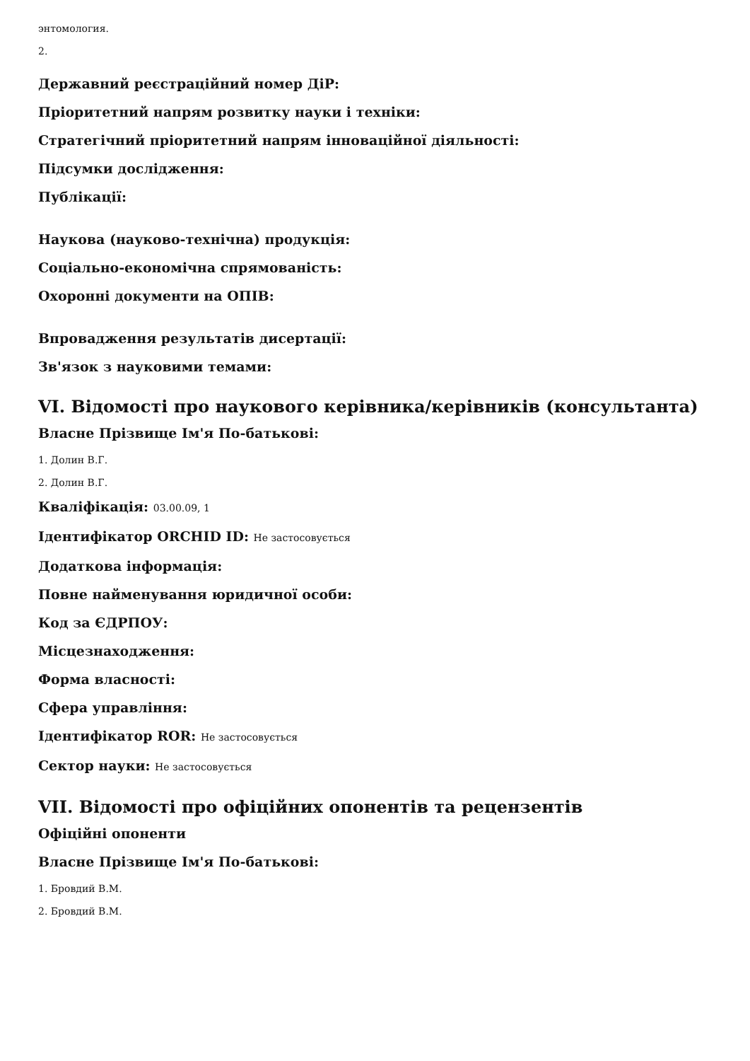энтомология.
2.
Державний реєстраційний номер ДіР:
Пріоритетний напрям розвитку науки і техніки:
Стратегічний пріоритетний напрям інноваційної діяльності:
Підсумки дослідження:
Публікації:
Наукова (науково-технічна) продукція:
Соціально-економічна спрямованість:
Охоронні документи на ОПІВ:
Впровадження результатів дисертації:
Зв'язок з науковими темами:
VI. Відомості про наукового керівника/керівників (консультанта)
Власне Прізвище Ім'я По-батькові:
1. Долин В.Г.
2. Долин В.Г.
Кваліфікація: 03.00.09, 1
Ідентифікатор ORCHID ID: Не застосовується
Додаткова інформація:
Повне найменування юридичної особи:
Код за ЄДРПОУ:
Місцезнаходження:
Форма власності:
Сфера управління:
Ідентифікатор ROR: Не застосовується
Сектор науки: Не застосовується
VII. Відомості про офіційних опонентів та рецензентів
Офіційні опоненти
Власне Прізвище Ім'я По-батькові:
1. Бровдий В.М.
2. Бровдий В.М.